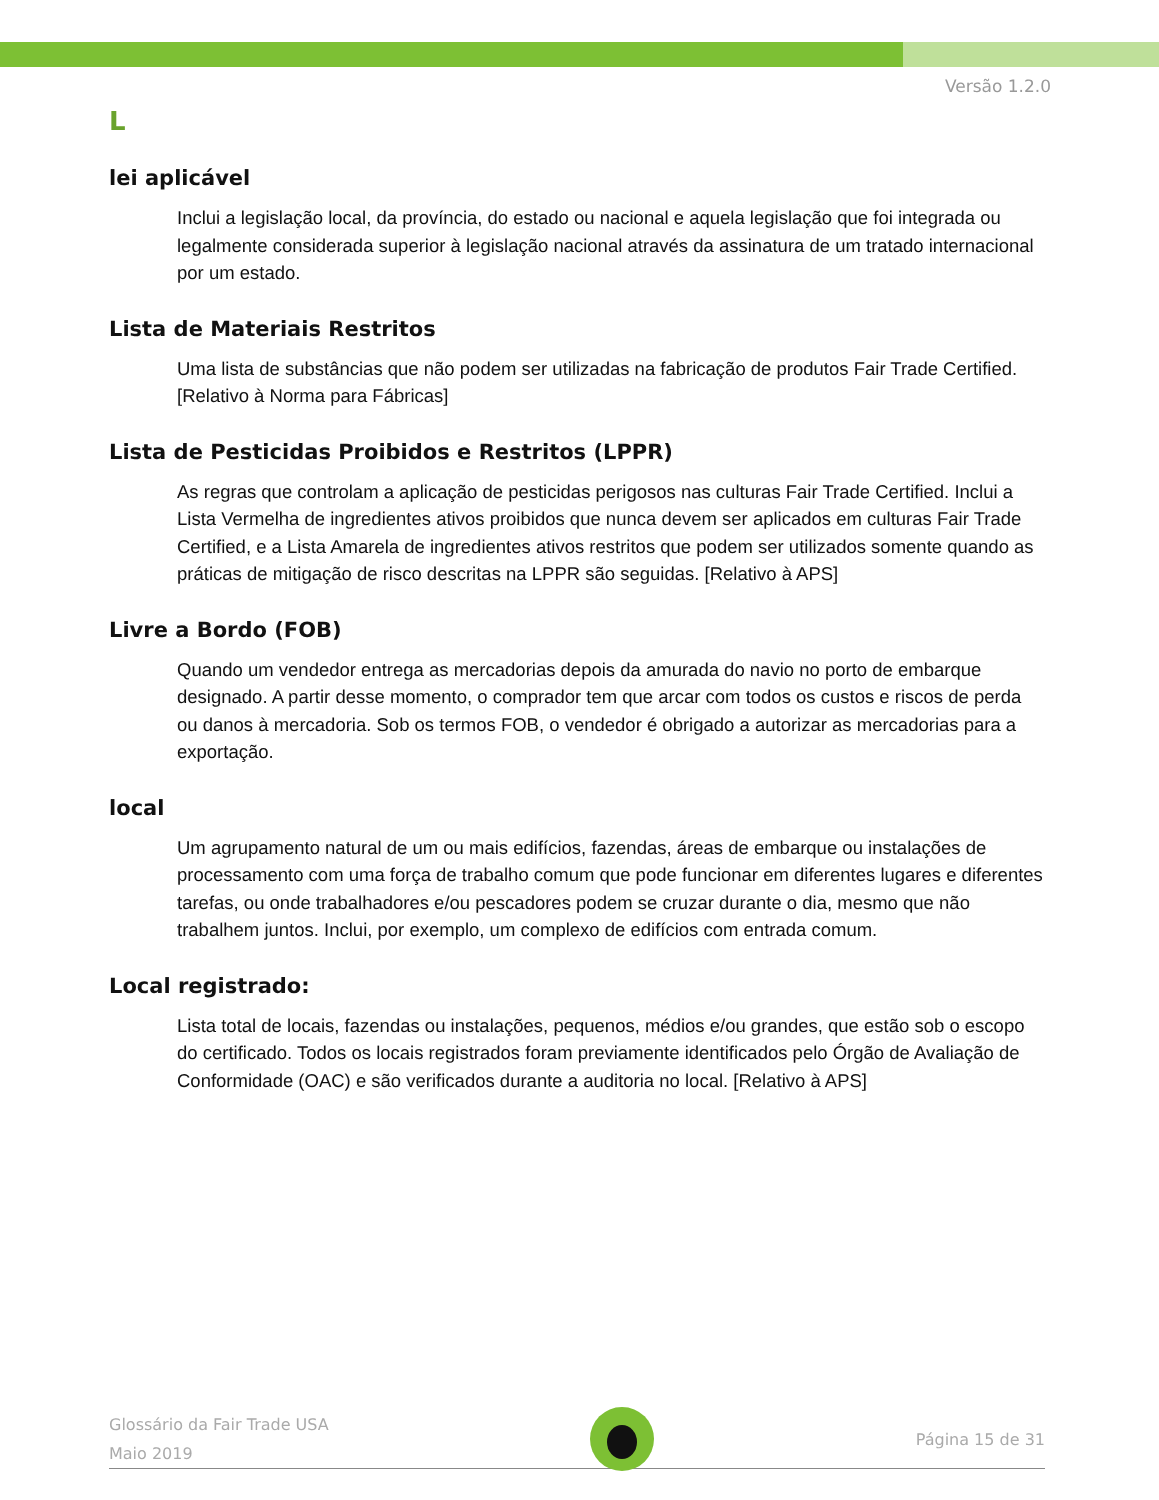Versão 1.2.0
L
lei aplicável
Inclui a legislação local, da província, do estado ou nacional e aquela legislação que foi integrada ou legalmente considerada superior à legislação nacional através da assinatura de um tratado internacional por um estado.
Lista de Materiais Restritos
Uma lista de substâncias que não podem ser utilizadas na fabricação de produtos Fair Trade Certified. [Relativo à Norma para Fábricas]
Lista de Pesticidas Proibidos e Restritos (LPPR)
As regras que controlam a aplicação de pesticidas perigosos nas culturas Fair Trade Certified. Inclui a Lista Vermelha de ingredientes ativos proibidos que nunca devem ser aplicados em culturas Fair Trade Certified, e a Lista Amarela de ingredientes ativos restritos que podem ser utilizados somente quando as práticas de mitigação de risco descritas na LPPR são seguidas. [Relativo à APS]
Livre a Bordo (FOB)
Quando um vendedor entrega as mercadorias depois da amurada do navio no porto de embarque designado. A partir desse momento, o comprador tem que arcar com todos os custos e riscos de perda ou danos à mercadoria. Sob os termos FOB, o vendedor é obrigado a autorizar as mercadorias para a exportação.
local
Um agrupamento natural de um ou mais edifícios, fazendas, áreas de embarque ou instalações de processamento com uma força de trabalho comum que pode funcionar em diferentes lugares e diferentes tarefas, ou onde trabalhadores e/ou pescadores podem se cruzar durante o dia, mesmo que não trabalhem juntos. Inclui, por exemplo, um complexo de edifícios com entrada comum.
Local registrado:
Lista total de locais, fazendas ou instalações, pequenos, médios e/ou grandes, que estão sob o escopo do certificado. Todos os locais registrados foram previamente identificados pelo Órgão de Avaliação de Conformidade (OAC) e são verificados durante a auditoria no local. [Relativo à APS]
Glossário da Fair Trade USA
Maio 2019
Página 15 de 31